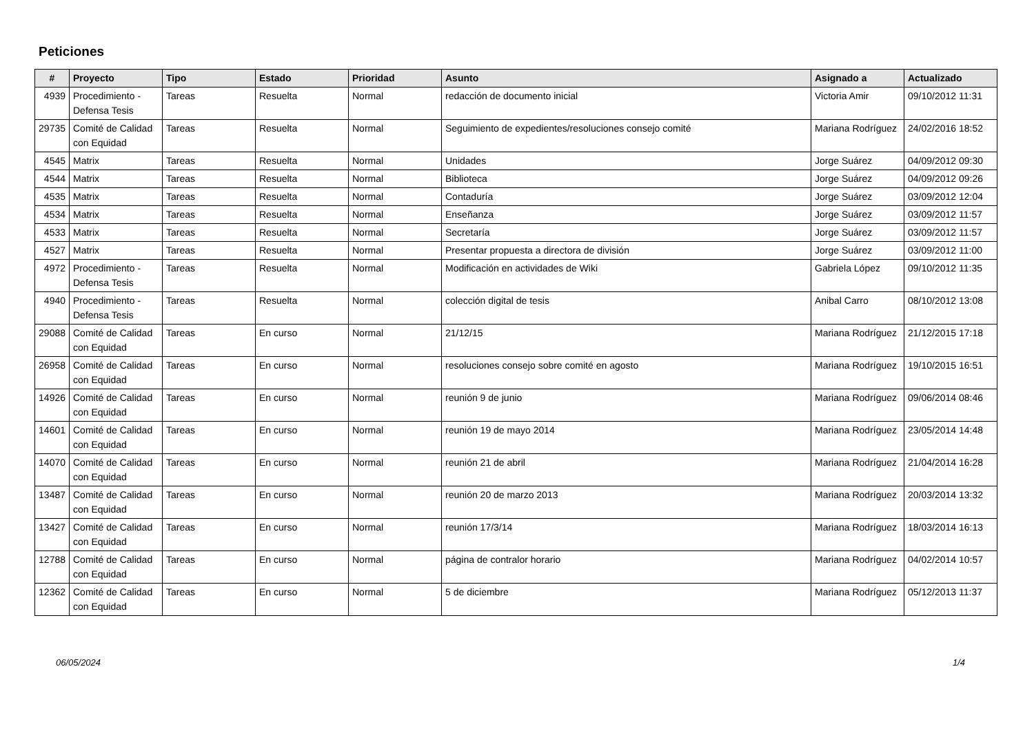Peticiones
| # | Proyecto | Tipo | Estado | Prioridad | Asunto | Asignado a | Actualizado |
| --- | --- | --- | --- | --- | --- | --- | --- |
| 4939 | Procedimiento - Defensa Tesis | Tareas | Resuelta | Normal | redacción de documento inicial | Victoria Amir | 09/10/2012 11:31 |
| 29735 | Comité de Calidad con Equidad | Tareas | Resuelta | Normal | Seguimiento de expedientes/resoluciones consejo comité | Mariana Rodríguez | 24/02/2016 18:52 |
| 4545 | Matrix | Tareas | Resuelta | Normal | Unidades | Jorge Suárez | 04/09/2012 09:30 |
| 4544 | Matrix | Tareas | Resuelta | Normal | Biblioteca | Jorge Suárez | 04/09/2012 09:26 |
| 4535 | Matrix | Tareas | Resuelta | Normal | Contaduría | Jorge Suárez | 03/09/2012 12:04 |
| 4534 | Matrix | Tareas | Resuelta | Normal | Enseñanza | Jorge Suárez | 03/09/2012 11:57 |
| 4533 | Matrix | Tareas | Resuelta | Normal | Secretaría | Jorge Suárez | 03/09/2012 11:57 |
| 4527 | Matrix | Tareas | Resuelta | Normal | Presentar propuesta a directora de división | Jorge Suárez | 03/09/2012 11:00 |
| 4972 | Procedimiento - Defensa Tesis | Tareas | Resuelta | Normal | Modificación en actividades de Wiki | Gabriela López | 09/10/2012 11:35 |
| 4940 | Procedimiento - Defensa Tesis | Tareas | Resuelta | Normal | colección digital de tesis | Anibal Carro | 08/10/2012 13:08 |
| 29088 | Comité de Calidad con Equidad | Tareas | En curso | Normal | 21/12/15 | Mariana Rodríguez | 21/12/2015 17:18 |
| 26958 | Comité de Calidad con Equidad | Tareas | En curso | Normal | resoluciones consejo sobre comité en agosto | Mariana Rodríguez | 19/10/2015 16:51 |
| 14926 | Comité de Calidad con Equidad | Tareas | En curso | Normal | reunión 9 de junio | Mariana Rodríguez | 09/06/2014 08:46 |
| 14601 | Comité de Calidad con Equidad | Tareas | En curso | Normal | reunión 19 de mayo 2014 | Mariana Rodríguez | 23/05/2014 14:48 |
| 14070 | Comité de Calidad con Equidad | Tareas | En curso | Normal | reunión 21 de abril | Mariana Rodríguez | 21/04/2014 16:28 |
| 13487 | Comité de Calidad con Equidad | Tareas | En curso | Normal | reunión 20 de marzo 2013 | Mariana Rodríguez | 20/03/2014 13:32 |
| 13427 | Comité de Calidad con Equidad | Tareas | En curso | Normal | reunión 17/3/14 | Mariana Rodríguez | 18/03/2014 16:13 |
| 12788 | Comité de Calidad con Equidad | Tareas | En curso | Normal | página de contralor horario | Mariana Rodríguez | 04/02/2014 10:57 |
| 12362 | Comité de Calidad con Equidad | Tareas | En curso | Normal | 5 de diciembre | Mariana Rodríguez | 05/12/2013 11:37 |
06/05/2024 1/4